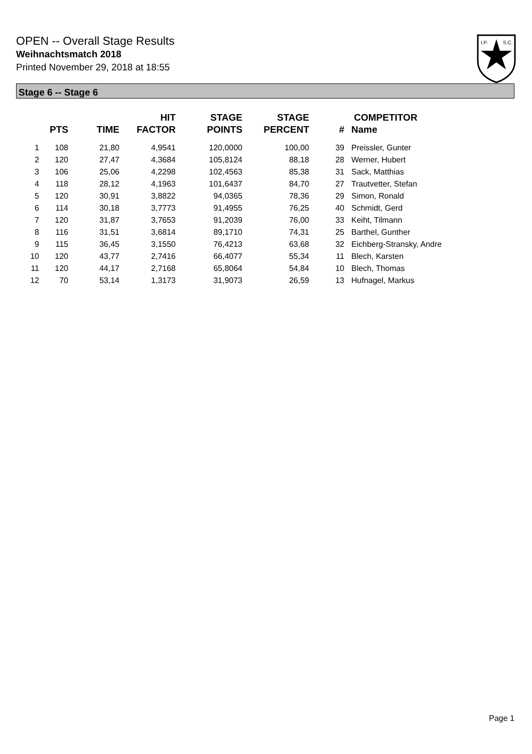OPEN -- Overall Stage Results
Weihnachtsmatch 2018
Printed November 29, 2018 at 18:55
I.P.
S.C.
Stage 6 -- Stage 6
| | PTS | TIME | HIT FACTOR | STAGE POINTS | STAGE PERCENT | # | COMPETITOR Name |
| --- | --- | --- | --- | --- | --- | --- | --- |
| 1 | 108 | 21,80 | 4,9541 | 120,0000 | 100,00 | 39 | Preissler, Gunter |
| 2 | 120 | 27,47 | 4,3684 | 105,8124 | 88,18 | 28 | Werner, Hubert |
| 3 | 106 | 25,06 | 4,2298 | 102,4563 | 85,38 | 31 | Sack, Matthias |
| 4 | 118 | 28,12 | 4,1963 | 101,6437 | 84,70 | 27 | Trautvetter, Stefan |
| 5 | 120 | 30,91 | 3,8822 | 94,0365 | 78,36 | 29 | Simon, Ronald |
| 6 | 114 | 30,18 | 3,7773 | 91,4955 | 76,25 | 40 | Schmidt, Gerd |
| 7 | 120 | 31,87 | 3,7653 | 91,2039 | 76,00 | 33 | Keiht, Tilmann |
| 8 | 116 | 31,51 | 3,6814 | 89,1710 | 74,31 | 25 | Barthel, Gunther |
| 9 | 115 | 36,45 | 3,1550 | 76,4213 | 63,68 | 32 | Eichberg-Stransky, Andre |
| 10 | 120 | 43,77 | 2,7416 | 66,4077 | 55,34 | 11 | Blech, Karsten |
| 11 | 120 | 44,17 | 2,7168 | 65,8064 | 54,84 | 10 | Blech, Thomas |
| 12 | 70 | 53,14 | 1,3173 | 31,9073 | 26,59 | 13 | Hufnagel, Markus |
Page 1